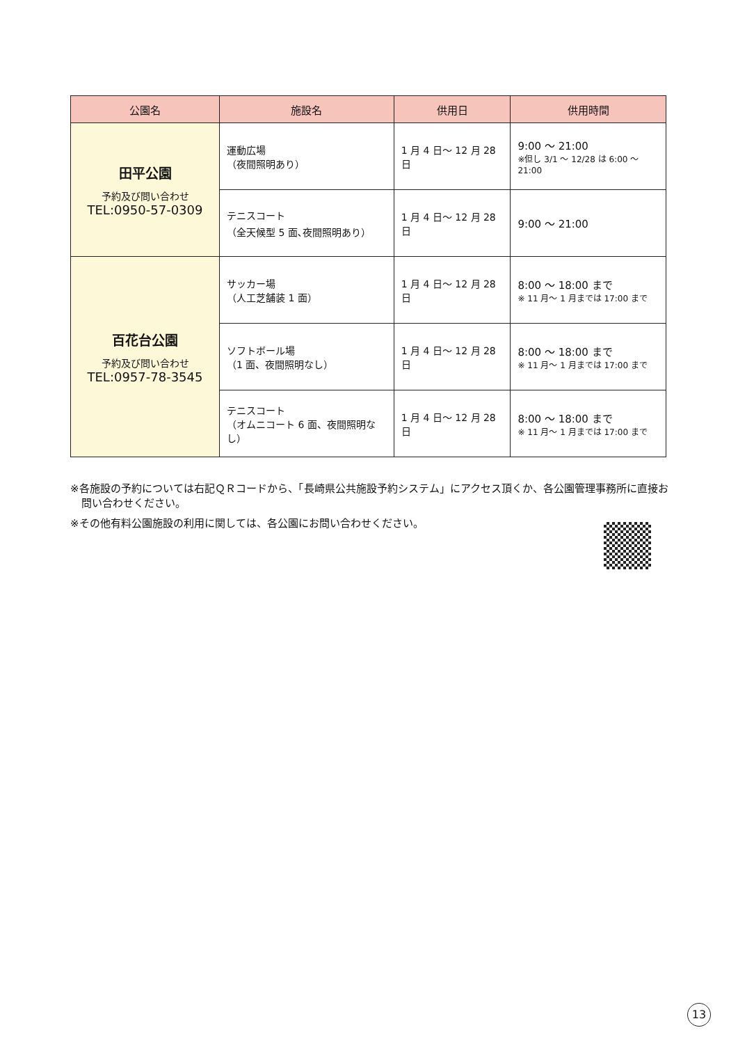| 公園名 | 施設名 | 供用日 | 供用時間 |
| --- | --- | --- | --- |
| 田平公園 予約及び問い合わせ TEL:0950-57-0309 | 運動広場 （夜間照明あり） | 1 月 4 日～ 12 月 28 日 | 9:00 ～ 21:00 ※但し 3/1 ～ 12/28 は 6:00 ～ 21:00 |
| | テニスコート （全天候型 5 面､夜間照明あり） | 1 月 4 日～ 12 月 28 日 | 9:00 ～ 21:00 |
| 百花台公園 予約及び問い合わせ TEL:0957-78-3545 | サッカー場 （人工芝舗装 1 面） | 1 月 4 日～ 12 月 28 日 | 8:00 ～ 18:00 まで ※ 11 月～ 1 月までは 17:00 まで |
| | ソフトボール場 （1 面、夜間照明なし） | 1 月 4 日～ 12 月 28 日 | 8:00 ～ 18:00 まで ※ 11 月～ 1 月までは 17:00 まで |
| | テニスコート （オムニコート 6 面、夜間照明なし） | 1 月 4 日～ 12 月 28 日 | 8:00 ～ 18:00 まで ※ 11 月～ 1 月までは 17:00 まで |
※各施設の予約については右記ＱＲコードから、「長崎県公共施設予約システム」にアクセス頂くか、各公園管理事務所に直接お問い合わせください。
※その他有料公園施設の利用に関しては、各公園にお問い合わせください。
13